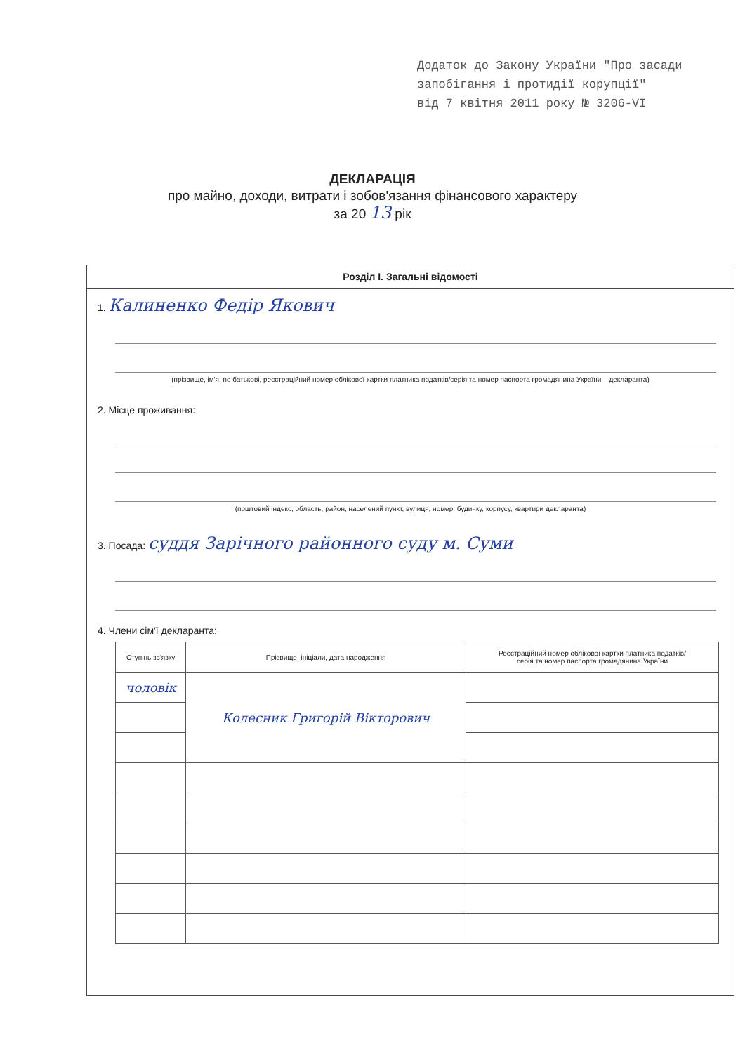Додаток до Закону України "Про засади
запобігання і протидії корупції"
від 7 квітня 2011 року № 3206-VI
ДЕКЛАРАЦІЯ
про майно, доходи, витрати і зобов'язання фінансового характеру
за 20 13 рік
Розділ І. Загальні відомості
1. Калиненко Федір Якович
(прізвище, ім'я, по батькові, реєстраційний номер облікової картки платника податків/серія та номер паспорта громадянина України – декларанта)
2. Місце проживання:
(поштовий індекс, область, район, населений пункт, вулиця, номер: будинку, корпусу, квартири декларанта)
3. Посада: суддя Зарічного районного суду м. Суми
4. Члени сім'ї декларанта:
| Ступінь зв'язку | Прізвище, ініціали, дата народження | Реєстраційний номер облікової картки платника податків/ серія та номер паспорта громадянина України |
| --- | --- | --- |
| чоловік | Колесник Григорій Вікторович | |